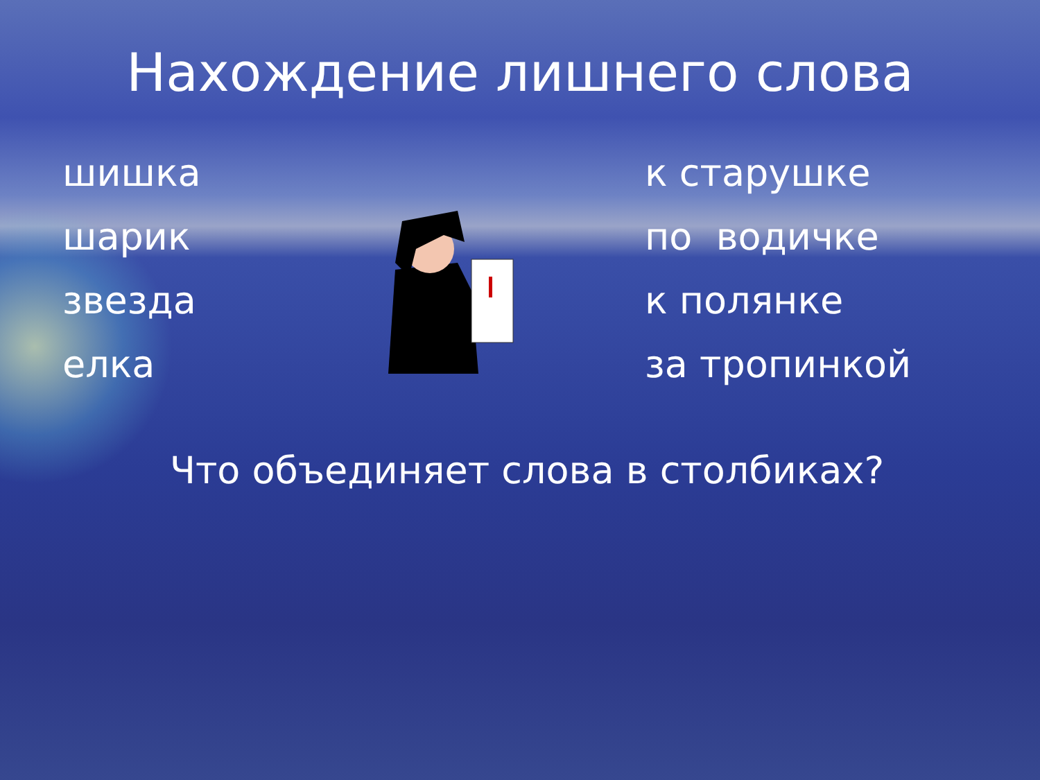Нахождение лишнего слова
шишка
шарик
звезда
елка
к старушке
по водичке
к полянке
за тропинкой
Что объединяет слова в столбиках?